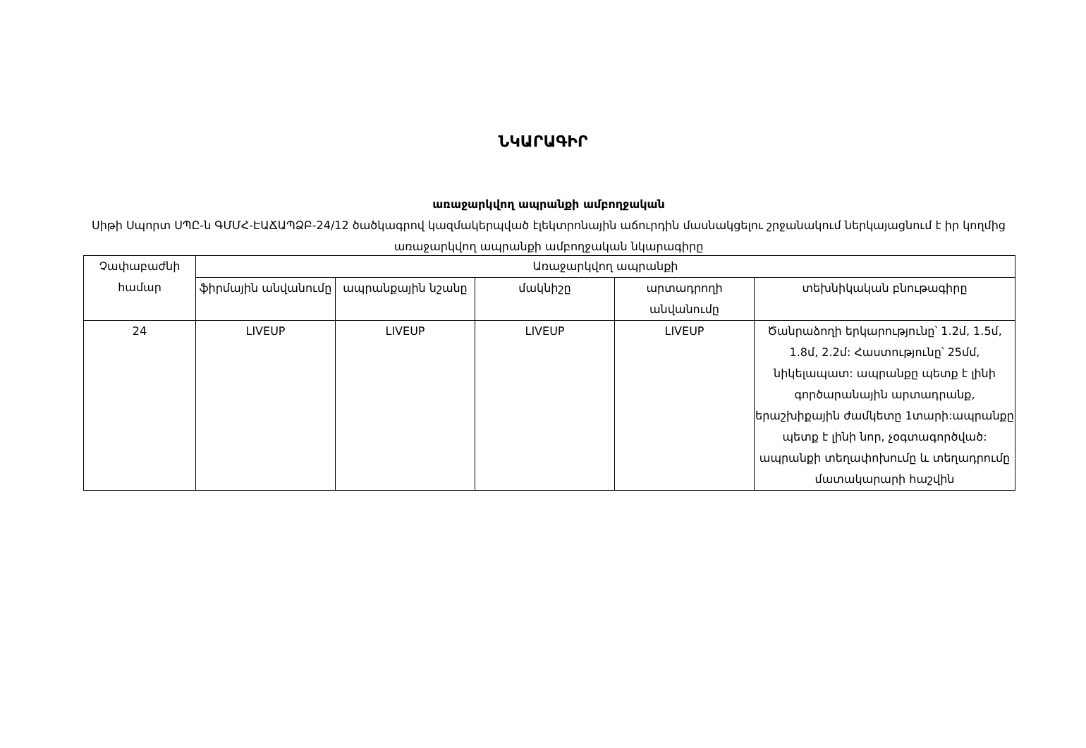ՆԿԱՐԱԳԻՐ
առաջարկվող ապրանքի ամբողջական
Սիթի Սպորտ ՍՊԸ-ն ԳՄՄՀ-ԷԱՃԱՊՁԲ-24/12 ծածկագրով կազմակերպված էլեկտրոնային աճուրդին մասնակցելու շրջանակում ներկայացնում է իր կողմից առաջարկվող ապրանքի ամբողջական նկարագիրը
| Չափաբաժնի համար | Առաջարկվող ապրանքի | | | | |
| --- | --- | --- | --- | --- | --- |
| | ֆիրմային անվանումը | ապրանքային նշանը | մակնիշը | արտադրողի անվանումը | տեխնիկական բնութագիրը |
| 24 | LIVEUP | LIVEUP | LIVEUP | LIVEUP | Ծանրաձողի երկարությունը՝ 1.2մ, 1.5մ, 1.8մ, 2.2մ: Հաստությունը՝ 25մմ, նիկելապատ: ապրանքը պետք է լինի գործարանային արտադրանք, երաշխիքային ժամկետը 1տարի:ապրանքը պետք է լինի նոր, չօգտագործված: ապրանքի տեղափոխումը և տեղադրումը մատակարարի հաշվին |